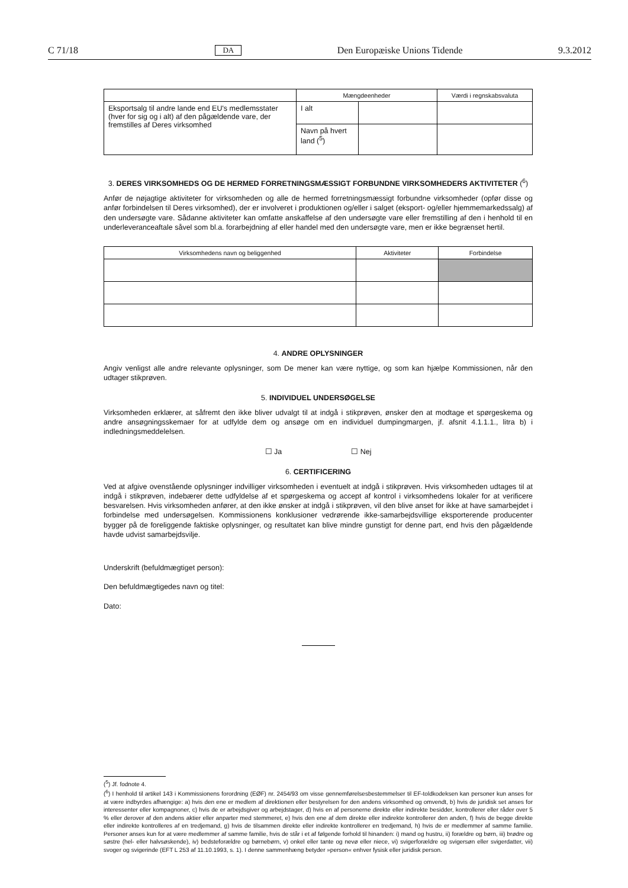C 71/18 DA Den Europæiske Unions Tidende 9.3.2012
| | Mængdeenheder | | Værdi i regnskabsvaluta |
| --- | --- | --- | --- |
| Eksportsalg til andre lande end EU's medlemsstater (hver for sig og i alt) af den pågældende vare, der fremstilles af Deres virksomhed | I alt | | |
| | Navn på hvert land (<sup>5</sup>) | | |
3. DERES VIRKSOMHEDS OG DE HERMED FORRETNINGSMÆSSIGT FORBUNDNE VIRKSOMHEDERS AKTIVITETER (<sup>6</sup>)
Anfør de nøjagtige aktiviteter for virksomheden og alle de hermed forretningsmæssigt forbundne virksomheder (opfør disse og anfør forbindelsen til Deres virksomhed), der er involveret i produktionen og/eller i salget (eksport- og/eller hjemmemarkedssalg) af den undersøgte vare. Sådanne aktiviteter kan omfatte anskaffelse af den undersøgte vare eller fremstilling af den i henhold til en underleveranceaftale såvel som bl.a. forarbejdning af eller handel med den undersøgte vare, men er ikke begrænset hertil.
| Virksomhedens navn og beliggenhed | Aktiviteter | Forbindelse |
| --- | --- | --- |
4. ANDRE OPLYSNINGER
Angiv venligst alle andre relevante oplysninger, som De mener kan være nyttige, og som kan hjælpe Kommissionen, når den udtager stikprøven.
5. INDIVIDUEL UNDERSØGELSE
Virksomheden erklærer, at såfremt den ikke bliver udvalgt til at indgå i stikprøven, ønsker den at modtage et spørgeskema og andre ansøgningsskemaer for at udfylde dem og ansøge om en individuel dumpingmargen, jf. afsnit 4.1.1.1., litra b) i indledningsmeddelelsen.
☐ Ja ☐ Nej
6. CERTIFICERING
Ved at afgive ovenstående oplysninger indvilliger virksomheden i eventuelt at indgå i stikprøven. Hvis virksomheden udtages til at indgå i stikprøven, indebærer dette udfyldelse af et spørgeskema og accept af kontrol i virksomhedens lokaler for at verificere besvarelsen. Hvis virksomheden anfører, at den ikke ønsker at indgå i stikprøven, vil den blive anset for ikke at have samarbejdet i forbindelse med undersøgelsen. Kommissionens konklusioner vedrørende ikke-samarbejdsvillige eksporterende producenter bygger på de foreliggende faktiske oplysninger, og resultatet kan blive mindre gunstigt for denne part, end hvis den pågældende havde udvist samarbejdsvilje.
Underskrift (befuldmægtiget person):
Den befuldmægtigedes navn og titel:
Dato:
(<sup>5</sup>) Jf. fodnote 4.
(<sup>6</sup>) I henhold til artikel 143 i Kommissionens forordning (EØF) nr. 2454/93 om visse gennemførelsesbestemmelser til EF-toldkodeksen kan personer kun anses for at være indbyrdes afhængige: a) hvis den ene er medlem af direktionen eller bestyrelsen for den andens virksomhed og omvendt, b) hvis de juridisk set anses for interessenter eller kompagnoner, c) hvis de er arbejdsgiver og arbejdstager, d) hvis en af personerne direkte eller indirekte besidder, kontrollerer eller råder over 5 % eller derover af den andens aktier eller anparter med stemmeret, e) hvis den ene af dem direkte eller indirekte kontrollerer den anden, f) hvis de begge direkte eller indirekte kontrolleres af en tredjemand, g) hvis de tilsammen direkte eller indirekte kontrollerer en tredjemand, h) hvis de er medlemmer af samme familie. Personer anses kun for at være medlemmer af samme familie, hvis de står i et af følgende forhold til hinanden: i) mand og hustru, ii) forældre og børn, iii) brødre og søstre (hel- eller halvsøskende), iv) bedsteforældre og børnebørn, v) onkel eller tante og nevø eller niece, vi) svigerforældre og svigersøn eller svigerdatter, vii) svoger og svigerinde (EFT L 253 af 11.10.1993, s. 1). I denne sammenhæng betyder »person« enhver fysisk eller juridisk person.